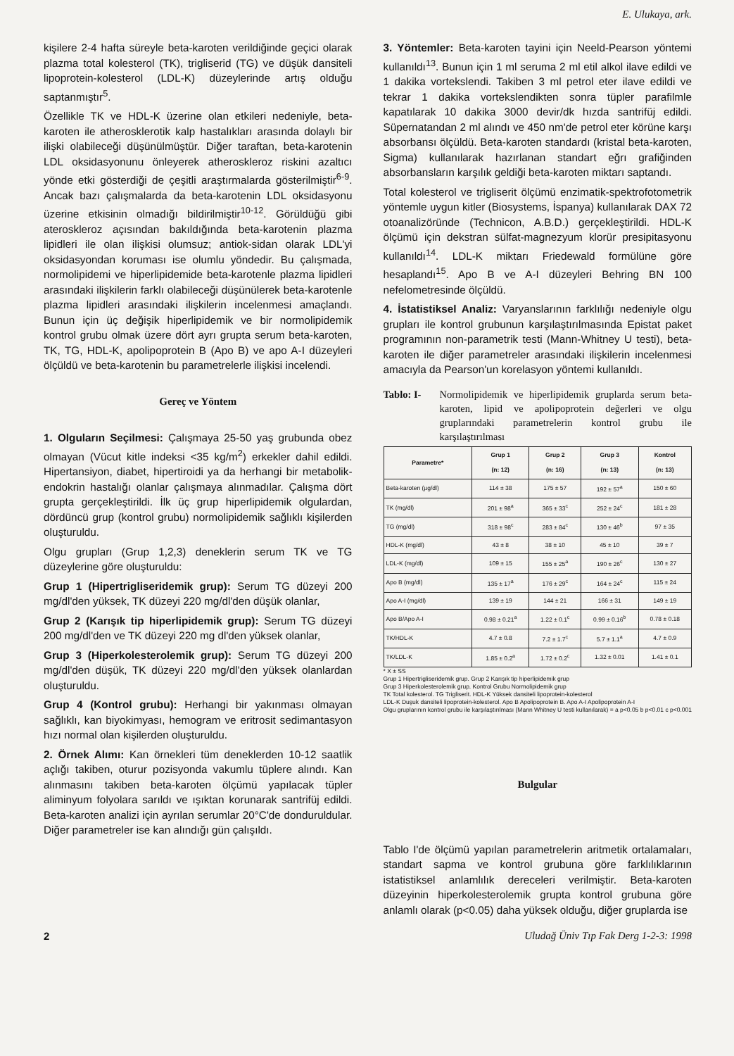E. Ulukaya, ark.
kişilere 2-4 hafta süreyle beta-karoten verildiğinde geçici olarak plazma total kolesterol (TK), trigliserid (TG) ve düşük dansiteli lipoprotein-kolesterol (LDL-K) düzeylerinde artış olduğu saptanmıştır<sup>5</sup>.
Özellikle TK ve HDL-K üzerine olan etkileri nedeniyle, beta-karoten ile atherosklerotik kalp hastalıkları arasında dolaylı bir ilişki olabileceği düşünülmüştür. Diğer taraftan, beta-karotenin LDL oksidasyonunu önleyerek atheroskleroz riskini azaltıcı yönde etki gösterdiği de çeşitli araştırmalarda gösterilmiştir<sup>6-9</sup>. Ancak bazı çalışmalarda da beta-karotenin LDL oksidasyonu üzerine etkisinin olmadığı bildirilmiştir<sup>10-12</sup>. Görüldüğü gibi ateroskleroz açısından bakıldığında beta-karotenin plazma lipidleri ile olan ilişkisi olumsuz; antiok-sidan olarak LDL'yi oksidasyondan koruması ise olumlu yöndedir. Bu çalışmada, normolipidemi ve hiperlipidemide beta-karotenle plazma lipidleri arasındaki ilişkilerin farklı olabileceği düşünülerek beta-karotenle plazma lipidleri arasındaki ilişkilerin incelenmesi amaçlandı. Bunun için üç değişik hiperlipidemik ve bir normolipidemik kontrol grubu olmak üzere dört ayrı grupta serum beta-karoten, TK, TG, HDL-K, apolipoprotein B (Apo B) ve apo A-I düzeyleri ölçüldü ve beta-karotenin bu parametrelerle ilişkisi incelendi.
Gereç ve Yöntem
1. Olguların Seçilmesi: Çalışmaya 25-50 yaş grubunda obez olmayan (Vücut kitle indeksi <35 kg/m<sup>2</sup>) erkekler dahil edildi. Hipertansiyon, diabet, hipertiroidi ya da herhangi bir metabolik-endokrin hastalığı olanlar çalışmaya alınmadılar. Çalışma dört grupta gerçekleştirildi. İlk üç grup hiperlipidemik olgulardan, dördüncü grup (kontrol grubu) normolipidemik sağlıklı kişilerden oluşturuldu.
Olgu grupları (Grup 1,2,3) deneklerin serum TK ve TG düzeylerine göre oluşturuldu:
Grup 1 (Hipertrigliseridemik grup): Serum TG düzeyi 200 mg/dl'den yüksek, TK düzeyi 220 mg/dl'den düşük olanlar,
Grup 2 (Karışık tip hiperlipidemik grup): Serum TG düzeyi 200 mg/dl'den ve TK düzeyi 220 mg dl'den yüksek olanlar,
Grup 3 (Hiperkolesterolemik grup): Serum TG düzeyi 200 mg/dl'den düşük, TK düzeyi 220 mg/dl'den yüksek olanlardan oluşturuldu.
Grup 4 (Kontrol grubu): Herhangi bir yakınması olmayan sağlıklı, kan biyokimyası, hemogram ve eritrosit sedimantasyon hızı normal olan kişilerden oluşturuldu.
2. Örnek Alımı: Kan örnekleri tüm deneklerden 10-12 saatlik açlığı takiben, oturur pozisyonda vakumlu tüplere alındı. Kan alınmasını takiben beta-karoten ölçümü yapılacak tüpler aliminyum folyolara sarıldı ve ışıktan korunarak santrifüj edildi. Beta-karoten analizi için ayrılan serumlar 20°C'de donduruldular. Diğer parametreler ise kan alındığı gün çalışıldı.
3. Yöntemler: Beta-karoten tayini için Neeld-Pearson yöntemi kullanıldı<sup>13</sup>. Bunun için 1 ml seruma 2 ml etil alkol ilave edildi ve 1 dakika vortekslendi. Takiben 3 ml petrol eter ilave edildi ve tekrar 1 dakika vortekslendikten sonra tüpler parafilmle kapatılarak 10 dakika 3000 devir/dk hızda santrifüj edildi. Süpernatandan 2 ml alındı ve 450 nm'de petrol eter körüne karşı absorbansı ölçüldü. Beta-karoten standardı (kristal beta-karoten, Sigma) kullanılarak hazırlanan standart eğrı grafiğinden absorbansların karşılık geldiği beta-karoten miktarı saptandı.
Total kolesterol ve trigliserit ölçümü enzimatik-spektrofotometrik yöntemle uygun kitler (Biosystems, İspanya) kullanılarak DAX 72 otoanalizöründe (Technicon, A.B.D.) gerçekleştirildi. HDL-K ölçümü için dekstran sülfat-magnezyum klorür presipitasyonu kullanıldı<sup>14</sup>. LDL-K miktarı Friedewald formülüne göre hesaplandı<sup>15</sup>. Apo B ve A-I düzeyleri Behring BN 100 nefelometresinde ölçüldü.
4. İstatistiksel Analiz: Varyanslarının farklılığı nedeniyle olgu grupları ile kontrol grubunun karşılaştırılmasında Epistat paket programının non-parametrik testi (Mann-Whitney U testi), beta-karoten ile diğer parametreler arasındaki ilişkilerin incelenmesi amacıyla da Pearson'un korelasyon yöntemi kullanıldı.
Tablo: I- Normolipidemik ve hiperlipidemik gruplarda serum beta-karoten, lipid ve apolipoprotein değerleri ve olgu gruplarındaki parametrelerin kontrol grubu ile karşılaştırılması
| Parametre* | Grup 1 (n: 12) | Grup 2 (n: 16) | Grup 3 (n: 13) | Kontrol (n: 13) |
| --- | --- | --- | --- | --- |
| Beta-karoten (µg/dl) | 114 ± 38 | 175 ± 57 | 192 ± 57<sup>a</sup> | 150 ± 60 |
| TK (mg/dl) | 201 ± 98<sup>a</sup> | 365 ± 33<sup>c</sup> | 252 ± 24<sup>c</sup> | 181 ± 28 |
| TG (mg/dl) | 318 ± 98<sup>c</sup> | 283 ± 84<sup>c</sup> | 130 ± 46<sup>b</sup> | 97 ± 35 |
| HDL-K (mg/dl) | 43 ± 8 | 38 ± 10 | 45 ± 10 | 39 ± 7 |
| LDL-K (mg/dl) | 109 ± 15 | 155 ± 25<sup>a</sup> | 190 ± 26<sup>c</sup> | 130 ± 27 |
| Apo B (mg/dl) | 135 ± 17<sup>a</sup> | 176 ± 29<sup>c</sup> | 164 ± 24<sup>c</sup> | 115 ± 24 |
| Apo A-I (mg/dl) | 139 ± 19 | 144 ± 21 | 166 ± 31 | 149 ± 19 |
| Apo B/Apo A-I | 0.98 ± 0.21<sup>a</sup> | 1.22 ± 0.1<sup>c</sup> | 0.99 ± 0.16<sup>b</sup> | 0.78 ± 0.18 |
| TK/HDL-K | 4.7 ± 0.8 | 7.2 ± 1.7<sup>c</sup> | 5.7 ± 1.1<sup>a</sup> | 4.7 ± 0.9 |
| TK/LDL-K | 1.85 ± 0.2<sup>a</sup> | 1.72 ± 0.2<sup>c</sup> | 1.32 ± 0.01 | 1.41 ± 0.1 |
* X ± SS
Grup 1 Hipertrigliseridemik grup. Grup 2 Karışık tip hiperlipidemik grup
Grup 3 Hiperkolesterolemik grup. Kontrol Grubu Normolipidemik grup
TK Total kolesterol. TG Trigliserit. HDL-K Yüksek dansiteli lipoprotein-kolesterol
LDL-K Duşuk dansiteli lipoprotein-kolesterol. Apo B Apolipoprotein B. Apo A-I Apolipoprotein A-I
Olgu gruplarının kontrol grubu ile karşılaştırılması (Mann Whitney U testi kullanılarak) = a p<0.05 b p<0.01 c p<0.001
Bulgular
Tablo I'de ölçümü yapılan parametrelerin aritmetik ortalamaları, standart sapma ve kontrol grubuna göre farklılıklarının istatistiksel anlamlılık dereceleri verilmiştir. Beta-karoten düzeyinin hiperkolesterolemik grupta kontrol grubuna göre anlamlı olarak (p<0.05) daha yüksek olduğu, diğer gruplarda ise
2 Uludağ Üniv Tıp Fak Derg 1-2-3: 1998